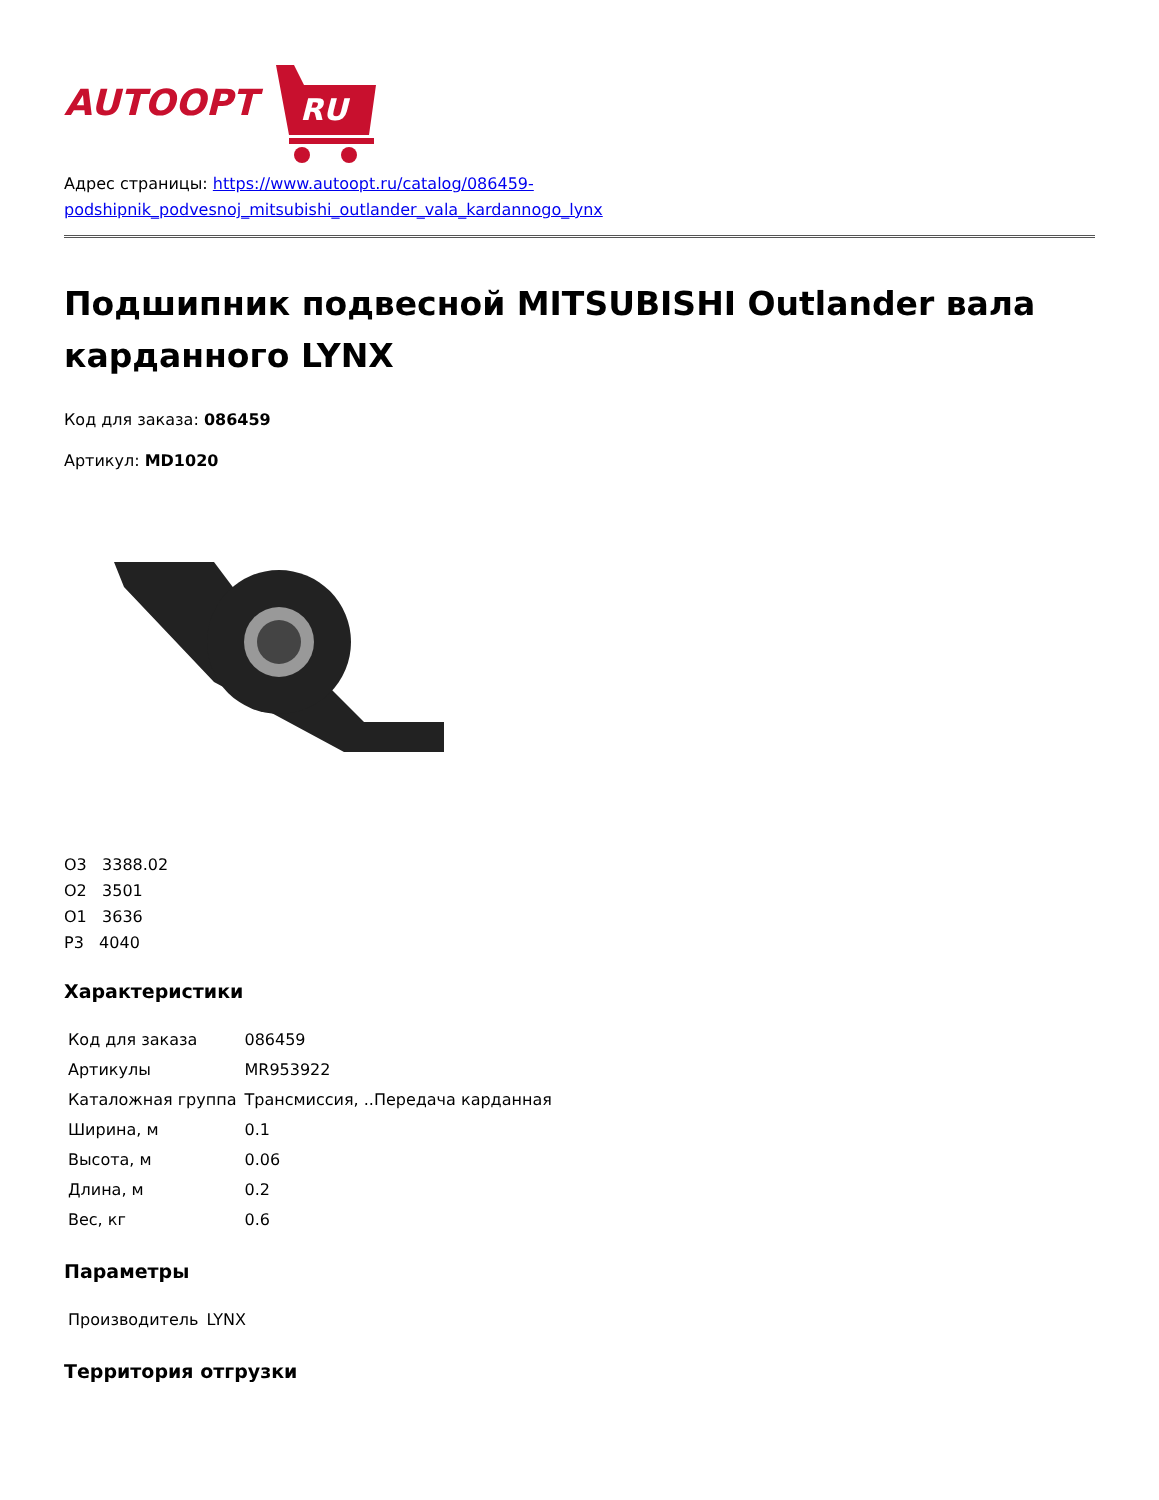AUTOOPT
RU
Адрес страницы: https://www.autoopt.ru/catalog/086459-
podshipnik_podvesnoj_mitsubishi_outlander_vala_kardannogo_lynx
Подшипник подвесной MITSUBISHI Outlander вала карданного LYNX
Код для заказа: 086459
Артикул: MD1020
О3 3388.02
О2 3501
О1 3636
Р3 4040
Характеристики
| Код для заказа | 086459 |
| Артикулы | MR953922 |
| Каталожная группа | Трансмиссия, ..Передача карданная |
| Ширина, м | 0.1 |
| Высота, м | 0.06 |
| Длина, м | 0.2 |
| Вес, кг | 0.6 |
Параметры
| Производитель | LYNX |
Территория отгрузки